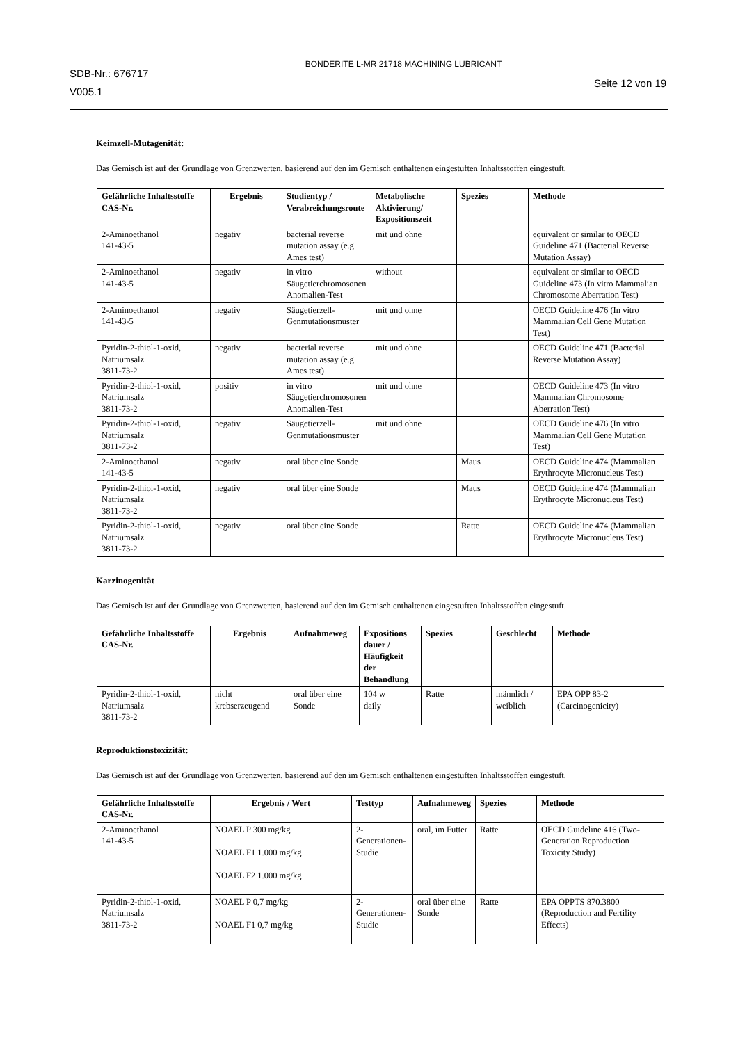SDB-Nr.: 676717
V005.1
BONDERITE L-MR 21718 MACHINING LUBRICANT
Seite 12 von 19
Keimzell-Mutagenität:
Das Gemisch ist auf der Grundlage von Grenzwerten, basierend auf den im Gemisch enthaltenen eingestuften Inhaltsstoffen eingestuft.
| Gefährliche Inhaltsstoffe CAS-Nr. | Ergebnis | Studientyp / Verabreichungsroute | Metabolische Aktivierung/ Expositionszeit | Spezies | Methode |
| --- | --- | --- | --- | --- | --- |
| 2-Aminoethanol 141-43-5 | negativ | bacterial reverse mutation assay (e.g Ames test) | mit und ohne | | equivalent or similar to OECD Guideline 471 (Bacterial Reverse Mutation Assay) |
| 2-Aminoethanol 141-43-5 | negativ | in vitro Säugetierchromosonen Anomalien-Test | without | | equivalent or similar to OECD Guideline 473 (In vitro Mammalian Chromosome Aberration Test) |
| 2-Aminoethanol 141-43-5 | negativ | Säugetierzell-Genmutationsmuster | mit und ohne | | OECD Guideline 476 (In vitro Mammalian Cell Gene Mutation Test) |
| Pyridin-2-thiol-1-oxid, Natriumsalz 3811-73-2 | negativ | bacterial reverse mutation assay (e.g Ames test) | mit und ohne | | OECD Guideline 471 (Bacterial Reverse Mutation Assay) |
| Pyridin-2-thiol-1-oxid, Natriumsalz 3811-73-2 | positiv | in vitro Säugetierchromosonen Anomalien-Test | mit und ohne | | OECD Guideline 473 (In vitro Mammalian Chromosome Aberration Test) |
| Pyridin-2-thiol-1-oxid, Natriumsalz 3811-73-2 | negativ | Säugetierzell-Genmutationsmuster | mit und ohne | | OECD Guideline 476 (In vitro Mammalian Cell Gene Mutation Test) |
| 2-Aminoethanol 141-43-5 | negativ | oral über eine Sonde | | Maus | OECD Guideline 474 (Mammalian Erythrocyte Micronucleus Test) |
| Pyridin-2-thiol-1-oxid, Natriumsalz 3811-73-2 | negativ | oral über eine Sonde | | Maus | OECD Guideline 474 (Mammalian Erythrocyte Micronucleus Test) |
| Pyridin-2-thiol-1-oxid, Natriumsalz 3811-73-2 | negativ | oral über eine Sonde | | Ratte | OECD Guideline 474 (Mammalian Erythrocyte Micronucleus Test) |
Karzinogenität
Das Gemisch ist auf der Grundlage von Grenzwerten, basierend auf den im Gemisch enthaltenen eingestuften Inhaltsstoffen eingestuft.
| Gefährliche Inhaltsstoffe CAS-Nr. | Ergebnis | Aufnahmeweg | Expositions dauer / Häufigkeit der Behandlung | Spezies | Geschlecht | Methode |
| --- | --- | --- | --- | --- | --- | --- |
| Pyridin-2-thiol-1-oxid, Natriumsalz 3811-73-2 | nicht krebserzeugend | oral über eine Sonde | 104 w daily | Ratte | männlich / weiblich | EPA OPP 83-2 (Carcinogenicity) |
Reproduktionstoxizität:
Das Gemisch ist auf der Grundlage von Grenzwerten, basierend auf den im Gemisch enthaltenen eingestuften Inhaltsstoffen eingestuft.
| Gefährliche Inhaltsstoffe CAS-Nr. | Ergebnis / Wert | Testtyp | Aufnahmeweg | Spezies | Methode |
| --- | --- | --- | --- | --- | --- |
| 2-Aminoethanol 141-43-5 | NOAEL P 300 mg/kg NOAEL F1 1.000 mg/kg NOAEL F2 1.000 mg/kg | 2-Generationen-Studie | oral, im Futter | Ratte | OECD Guideline 416 (Two-Generation Reproduction Toxicity Study) |
| Pyridin-2-thiol-1-oxid, Natriumsalz 3811-73-2 | NOAEL P 0,7 mg/kg NOAEL F1 0,7 mg/kg | 2-Generationen-Studie | oral über eine Sonde | Ratte | EPA OPPTS 870.3800 (Reproduction and Fertility Effects) |